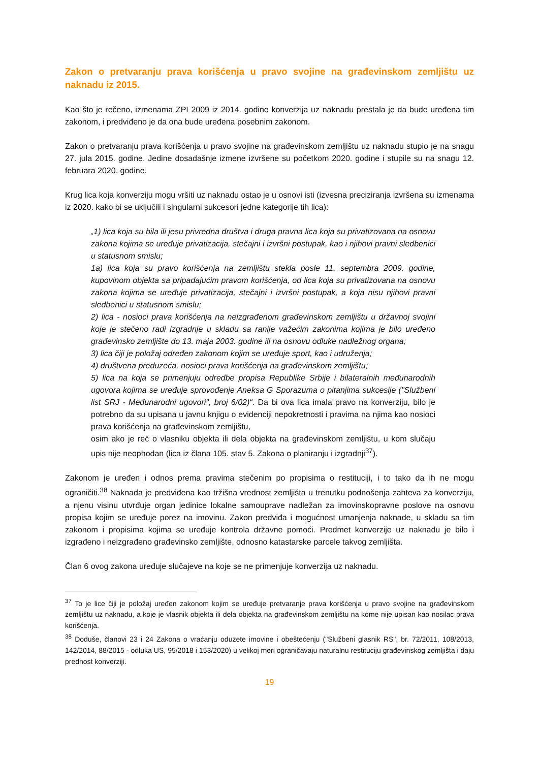Zakon o pretvaranju prava korišćenja u pravo svojine na građevinskom zemljištu uz naknadu iz 2015.
Kao što je rečeno, izmenama ZPI 2009 iz 2014. godine konverzija uz naknadu prestala je da bude uređena tim zakonom, i predviđeno je da ona bude uređena posebnim zakonom.
Zakon o pretvaranju prava korišćenja u pravo svojine na građevinskom zemljištu uz naknadu stupio je na snagu 27. jula 2015. godine. Jedine dosadašnje izmene izvršene su početkom 2020. godine i stupile su na snagu 12. februara 2020. godine.
Krug lica koja konverziju mogu vršiti uz naknadu ostao je u osnovi isti (izvesna preciziranja izvršena su izmenama iz 2020. kako bi se uključili i singularni sukcesori jedne kategorije tih lica):
„1) lica koja su bila ili jesu privredna društva i druga pravna lica koja su privatizovana na osnovu zakona kojima se uređuje privatizacija, stečajni i izvršni postupak, kao i njihovi pravni sledbenici u statusnom smislu;
1a) lica koja su pravo korišćenja na zemljištu stekla posle 11. septembra 2009. godine, kupovinom objekta sa pripadajućim pravom korišćenja, od lica koja su privatizovana na osnovu zakona kojima se uređuje privatizacija, stečajni i izvršni postupak, a koja nisu njihovi pravni sledbenici u statusnom smislu;
2) lica - nosioci prava korišćenja na neizgrađenom građevinskom zemljištu u državnoj svojini koje je stečeno radi izgradnje u skladu sa ranije važećim zakonima kojima je bilo uređeno građevinsko zemljište do 13. maja 2003. godine ili na osnovu odluke nadležnog organa;
3) lica čiji je položaj određen zakonom kojim se uređuje sport, kao i udruženja;
4) društvena preduzeća, nosioci prava korišćenja na građevinskom zemljištu;
5) lica na koja se primenjuju odredbe propisa Republike Srbije i bilateralnih međunarodnih ugovora kojima se uređuje sprovođenje Aneksa G Sporazuma o pitanjima sukcesije ("Službeni list SRJ - Međunarodni ugovori", broj 6/02)“. Da bi ova lica imala pravo na konverziju, bilo je potrebno da su upisana u javnu knjigu o evidenciji nepokretnosti i pravima na njima kao nosioci prava korišćenja na građevinskom zemljištu,
osim ako je reč o vlasniku objekta ili dela objekta na građevinskom zemljištu, u kom slučaju upis nije neophodan (lica iz člana 105. stav 5. Zakona o planiranju i izgradnji<sup>37</sup>).
Zakonom je uređen i odnos prema pravima stečenim po propisima o restituciji, i to tako da ih ne mogu ograničiti.<sup>38</sup> Naknada je predviđena kao tržišna vrednost zemljišta u trenutku podnošenja zahteva za konverziju, a njenu visinu utvrđuje organ jedinice lokalne samouprave nadležan za imovinskopravne poslove na osnovu propisa kojim se uređuje porez na imovinu. Zakon predviđa i mogućnost umanjenja naknade, u skladu sa tim zakonom i propisima kojima se uređuje kontrola državne pomoći. Predmet konverzije uz naknadu je bilo i izgrađeno i neizgrađeno građevinsko zemljište, odnosno katastarske parcele takvog zemljišta.
Član 6 ovog zakona uređuje slučajeve na koje se ne primenjuje konverzija uz naknadu.
<sup>37</sup> To je lice čiji je položaj uređen zakonom kojim se uređuje pretvaranje prava korišćenja u pravo svojine na građevinskom zemljištu uz naknadu, a koje je vlasnik objekta ili dela objekta na građevinskom zemljištu na kome nije upisan kao nosilac prava korišćenja.
<sup>38</sup> Doduše, članovi 23 i 24 Zakona o vraćanju oduzete imovine i obeštećenju ("Službeni glasnik RS", br. 72/2011, 108/2013, 142/2014, 88/2015 - odluka US, 95/2018 i 153/2020) u velikoj meri ograničavaju naturalnu restituciju građevinskog zemljišta i daju prednost konverziji.
19